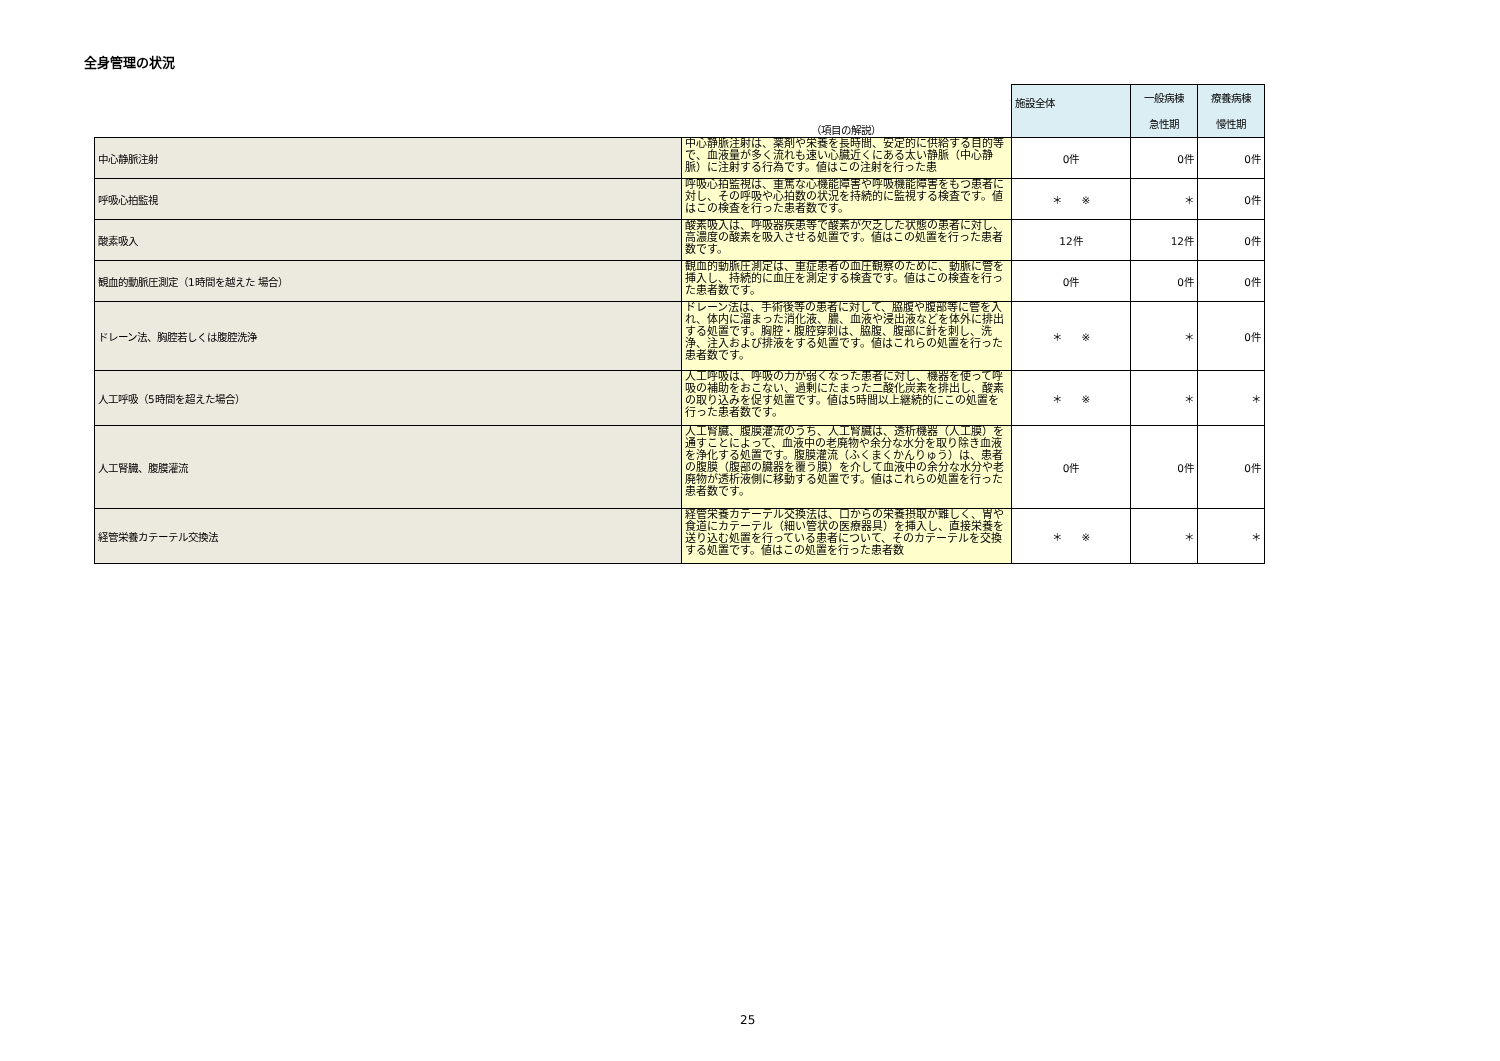全身管理の状況
| | （項目の解説） | 施設全体 | 一般病棟 急性期 | 療養病棟 慢性期 |
| 中心静脈注射 | 中心静脈注射は、薬剤や栄養を長時間、安定的に供給する目的等で、血液量が多く流れも速い心臓近くにある太い静脈（中心静脈）に注射する行為です。値はこの注射を行った患 | 0件 | 0件 | 0件 |
| 呼吸心拍監視 | 呼吸心拍監視は、重篤な心機能障害や呼吸機能障害をもつ患者に対し、その呼吸や心拍数の状況を持続的に監視する検査です。値はこの検査を行った患者数です。 | ＊ ※ | ＊ | 0件 |
| 酸素吸入 | 酸素吸入は、呼吸器疾患等で酸素が欠乏した状態の患者に対し、高濃度の酸素を吸入させる処置です。値はこの処置を行った患者数です。 | 12件 | 12件 | 0件 |
| 観血的動脈圧測定（1時間を越えた 場合） | 観血的動脈圧測定は、重症患者の血圧観察のために、動脈に管を挿入し、持続的に血圧を測定する検査です。値はこの検査を行った患者数です。 | 0件 | 0件 | 0件 |
| ドレーン法、胸腔若しくは腹腔洗浄 | ドレーン法は、手術後等の患者に対して、脇腹や腹部等に管を入れ、体内に溜まった消化液、膿、血液や浸出液などを体外に排出する処置です。胸腔・腹腔穿刺は、脇腹、腹部に針を刺し、洗浄、注入および排液をする処置です。値はこれらの処置を行った患者数です。 | ＊ ※ | ＊ | 0件 |
| 人工呼吸（5時間を超えた場合） | 人工呼吸は、呼吸の力が弱くなった患者に対し、機器を使って呼吸の補助をおこない、過剰にたまった二酸化炭素を排出し、酸素の取り込みを促す処置です。値は5時間以上継続的にこの処置を行った患者数です。 | ＊ ※ | ＊ | ＊ |
| 人工腎臓、腹膜灌流 | 人工腎臓、腹膜灌流のうち、人工腎臓は、透析機器（人工膜）を通すことによって、血液中の老廃物や余分な水分を取り除き血液を浄化する処置です。腹膜灌流（ふくまくかんりゅう）は、患者の腹膜（腹部の臓器を覆う膜）を介して血液中の余分な水分や老廃物が透析液側に移動する処置です。値はこれらの処置を行った患者数です。 | 0件 | 0件 | 0件 |
| 経管栄養カテーテル交換法 | 経管栄養カテーテル交換法は、口からの栄養摂取が難しく、胃や食道にカテーテル（細い管状の医療器具）を挿入し、直接栄養を送り込む処置を行っている患者について、そのカテーテルを交換する処置です。値はこの処置を行った患者数 | ＊ ※ | ＊ | ＊ |
25